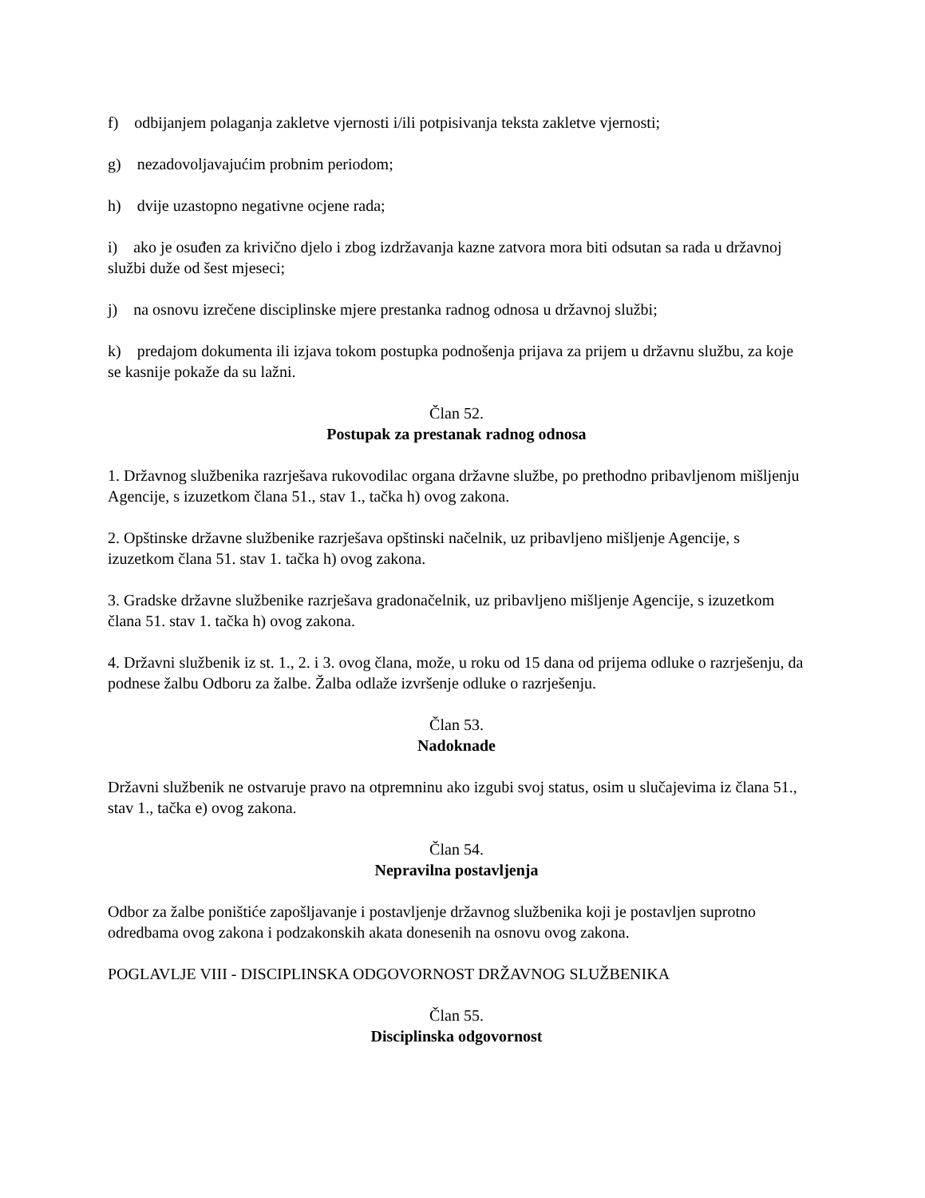f) odbijanjem polaganja zakletve vjernosti i/ili potpisivanja teksta zakletve vjernosti;
g) nezadovoljavajućim probnim periodom;
h) dvije uzastopno negativne ocjene rada;
i) ako je osuđen za krivično djelo i zbog izdržavanja kazne zatvora mora biti odsutan sa rada u državnoj službi duže od šest mjeseci;
j) na osnovu izrečene disciplinske mjere prestanka radnog odnosa u državnoj službi;
k) predajom dokumenta ili izjava tokom postupka podnošenja prijava za prijem u državnu službu, za koje se kasnije pokaže da su lažni.
Član 52.
Postupak za prestanak radnog odnosa
1. Državnog službenika razrješava rukovodilac organa državne službe, po prethodno pribavljenom mišljenju Agencije, s izuzetkom člana 51., stav 1., tačka h) ovog zakona.
2. Opštinske državne službenike razrješava opštinski načelnik, uz pribavljeno mišljenje Agencije, s izuzetkom člana 51. stav 1. tačka h) ovog zakona.
3. Gradske državne službenike razrješava gradonačelnik, uz pribavljeno mišljenje Agencije, s izuzetkom člana 51. stav 1. tačka h) ovog zakona.
4. Državni službenik iz st. 1., 2. i 3. ovog člana, može, u roku od 15 dana od prijema odluke o razrješenju, da podnese žalbu Odboru za žalbe. Žalba odlaže izvršenje odluke o razrješenju.
Član 53.
Nadoknade
Državni službenik ne ostvaruje pravo na otpremninu ako izgubi svoj status, osim u slučajevima iz člana 51., stav 1., tačka e) ovog zakona.
Član 54.
Nepravilna postavljenja
Odbor za žalbe poništiće zapošljavanje i postavljenje državnog službenika koji je postavljen suprotno odredbama ovog zakona i podzakonskih akata donesenih na osnovu ovog zakona.
POGLAVLJE VIII - DISCIPLINSKA ODGOVORNOST DRŽAVNOG SLUŽBENIKA
Član 55.
Disciplinska odgovornost